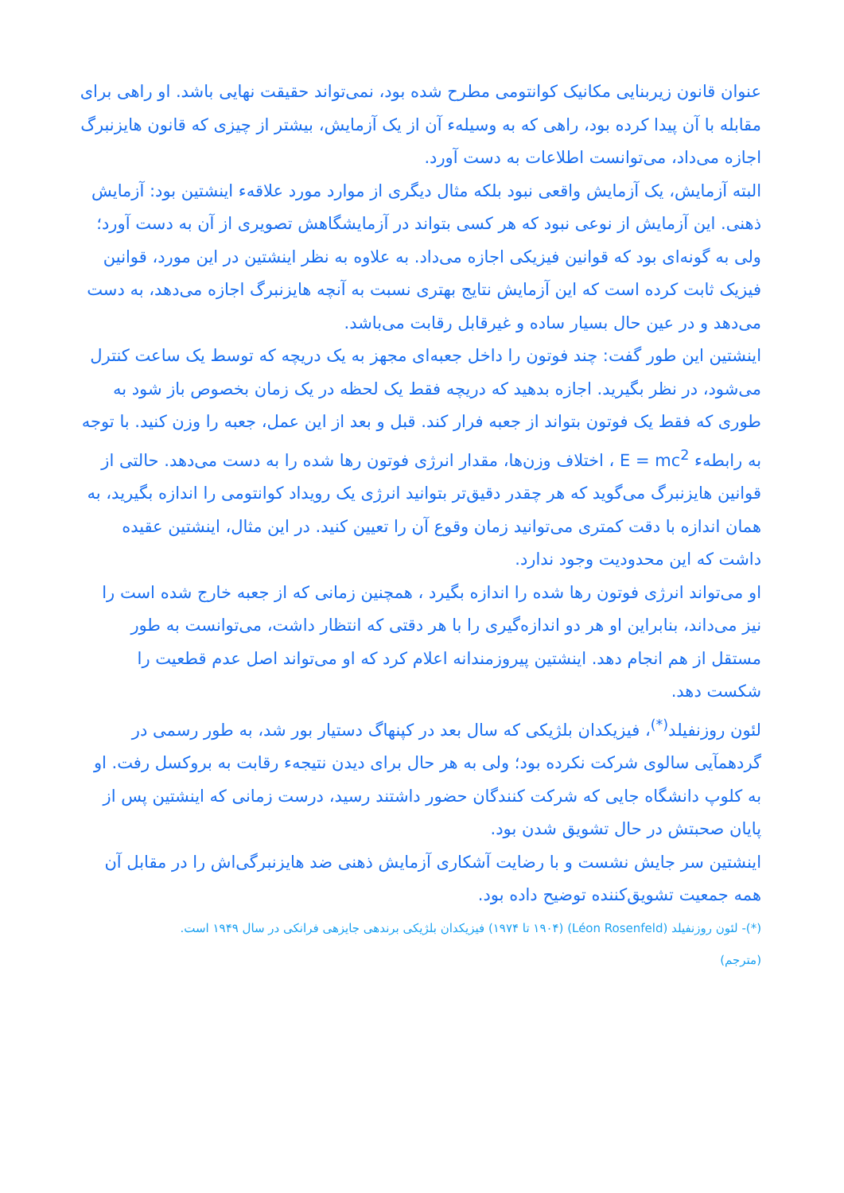عنوان قانون زیربنایی مکانیک کوانتومی مطرح شده بود، نمی‌تواند حقیقت نهایی باشد. او راهی برای مقابله با آن پیدا کرده بود، راهی که به وسیلهء آن از یک آزمایش، بیشتر از چیزی که قانون هایزنبرگ اجازه می‌داد، می‌توانست اطلاعات به دست آورد.
البته آزمایش، یک آزمایش واقعی نبود بلکه مثال دیگری از موارد مورد علاقهء اینشتین بود: آزمایش ذهنی. این آزمایش از نوعی نبود که هر کسی بتواند در آزمایشگاهش تصویری از آن به دست آورد؛ ولی به گونه‌ای بود که قوانین فیزیکی اجازه می‌داد. به علاوه به نظر اینشتین در این مورد، قوانین فیزیک ثابت کرده است که این آزمایش نتایج بهتری نسبت به آنچه هایزنبرگ اجازه می‌دهد، به دست می‌دهد و در عین حال بسیار ساده و غیرقابل رقابت می‌باشد.
اینشتین این طور گفت: چند فوتون را داخل جعبه‌ای مجهز به یک دریچه که توسط یک ساعت کنترل می‌شود، در نظر بگیرید. اجازه بدهید که دریچه فقط یک لحظه در یک زمان بخصوص باز شود به طوری که فقط یک فوتون بتواند از جعبه فرار کند. قبل و بعد از این عمل، جعبه را وزن کنید. با توجه به رابطهء E = mc<sup>2</sup> ، اختلاف وزن‌ها، مقدار انرژی فوتون رها شده را به دست می‌دهد. حالتی از قوانین هایزنبرگ می‌گوید که هر چقدر دقیق‌تر بتوانید انرژی یک رویداد کوانتومی را اندازه بگیرید، به همان اندازه با دقت کمتری می‌توانید زمان وقوع آن را تعیین کنید. در این مثال، اینشتین عقیده داشت که این محدودیت وجود ندارد.
او می‌تواند انرژی فوتون رها شده را اندازه بگیرد ، همچنین زمانی که از جعبه خارج شده است را نیز می‌داند، بنابراین او هر دو اندازه‌گیری را با هر دقتی که انتظار داشت، می‌توانست به طور مستقل از هم انجام دهد. اینشتین پیروزمندانه اعلام کرد که او می‌تواند اصل عدم قطعیت را شکست دهد.
لئون روزنفیلد<sup>(*)</sup>، فیزیکدان بلژیکی که سال بعد در کپنهاگ دستیار بور شد، به طور رسمی در گردهمآیی سالوی شرکت نکرده بود؛ ولی به هر حال برای دیدن نتیجهء رقابت به بروکسل رفت. او به کلوپ دانشگاه جایی که شرکت کنندگان حضور داشتند رسید، درست زمانی که اینشتین پس از پایان صحبتش در حال تشویق شدن بود.
اینشتین سر جایش نشست و با رضایت آشکاری آزمایش ذهنی ضد هایزنبرگی‌اش را در مقابل آن همه جمعیت تشویق‌کننده توضیح داده بود.
(*)- لئون روزنفیلد (Léon Rosenfeld) (۱۹۰۴ تا ۱۹۷۴) فیزیکدان بلژیکی برندهی جایزهی فرانکی در سال ۱۹۴۹ است.
(مترجم)